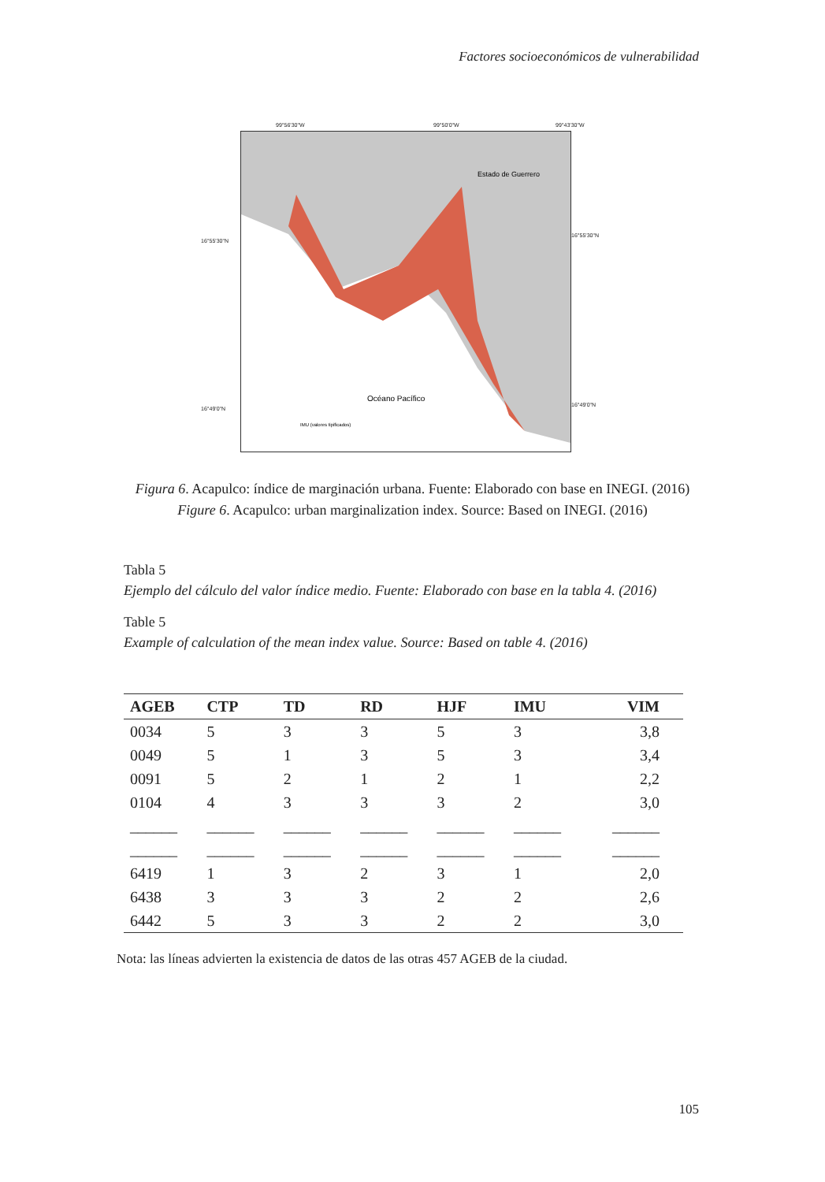Factores socioeconómicos de vulnerabilidad
Estado de Guerrero
Océano Pacífico
IMU (valores tipificados)
99°56'30"W 99°50'0"W 99°43'30"W
16°55'30"N
16°49'0"N
16°55'30"N
16°49'0"N
Figura 6. Acapulco: índice de marginación urbana. Fuente: Elaborado con base en INEGI. (2016)
Figure 6. Acapulco: urban marginalization index. Source: Based on INEGI. (2016)
Tabla 5
Ejemplo del cálculo del valor índice medio. Fuente: Elaborado con base en la tabla 4. (2016)
Table 5
Example of calculation of the mean index value. Source: Based on table 4. (2016)
| AGEB | CTP | TD | RD | HJF | IMU | VIM |
| --- | --- | --- | --- | --- | --- | --- |
| 0034 | 5 | 3 | 3 | 5 | 3 | 3,8 |
| 0049 | 5 | 1 | 3 | 5 | 3 | 3,4 |
| 0091 | 5 | 2 | 1 | 2 | 1 | 2,2 |
| 0104 | 4 | 3 | 3 | 3 | 2 | 3,0 |
| ______ | ______ | ______ | ______ | ______ | ______ | ______ |
| ______ | ______ | ______ | ______ | ______ | ______ | ______ |
| 6419 | 1 | 3 | 2 | 3 | 1 | 2,0 |
| 6438 | 3 | 3 | 3 | 2 | 2 | 2,6 |
| 6442 | 5 | 3 | 3 | 2 | 2 | 3,0 |
Nota: las líneas advierten la existencia de datos de las otras 457 AGEB de la ciudad.
105